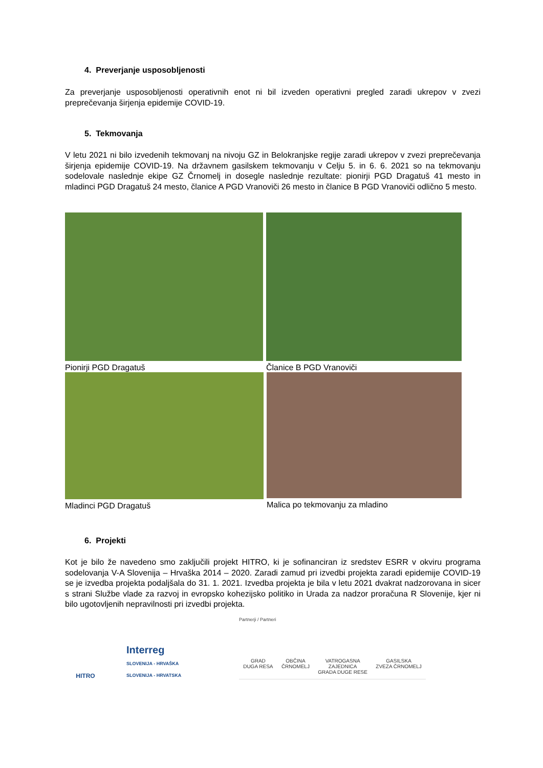4. Preverjanje usposobljenosti
Za preverjanje usposobljenosti operativnih enot ni bil izveden operativni pregled zaradi ukrepov v zvezi preprečevanja širjenja epidemije COVID-19.
5. Tekmovanja
V letu 2021 ni bilo izvedenih tekmovanj na nivoju GZ in Belokranjske regije zaradi ukrepov v zvezi preprečevanja širjenja epidemije COVID-19. Na državnem gasilskem tekmovanju v Celju 5. in 6. 6. 2021 so na tekmovanju sodelovale naslednje ekipe GZ Črnomelj in dosegle naslednje rezultate: pionirji PGD Dragatuš 41 mesto in mladinci PGD Dragatuš 24 mesto, članice A PGD Vranoviči 26 mesto in članice B PGD Vranoviči odlično 5 mesto.
Pionirji PGD Dragatuš Članice B PGD Vranoviči
Mladinci PGD Dragatuš Malica po tekmovanju za mladino
6. Projekti
Kot je bilo že navedeno smo zaključili projekt HITRO, ki je sofinanciran iz sredstev ESRR v okviru programa sodelovanja V-A Slovenija – Hrvaška 2014 – 2020. Zaradi zamud pri izvedbi projekta zaradi epidemije COVID-19 se je izvedba projekta podaljšala do 31. 1. 2021. Izvedba projekta je bila v letu 2021 dvakrat nadzorovana in sicer s strani Službe vlade za razvoj in evropsko kohezijsko politiko in Urada za nadzor proračuna R Slovenije, kjer ni bilo ugotovljenih nepravilnosti pri izvedbi projekta.
HITRO
Interreg
SLOVENIJA - HRVAŠKA
SLOVENIJA - HRVATSKA
Partnerji / Partneri
GRAD
DUGA RESA
OBČINA
ČRNOMELJ
VATROGASNA
ZAJEDNICA
GRADA DUGE RESE
GASILSKA
ZVEZA ČRNOMELJ